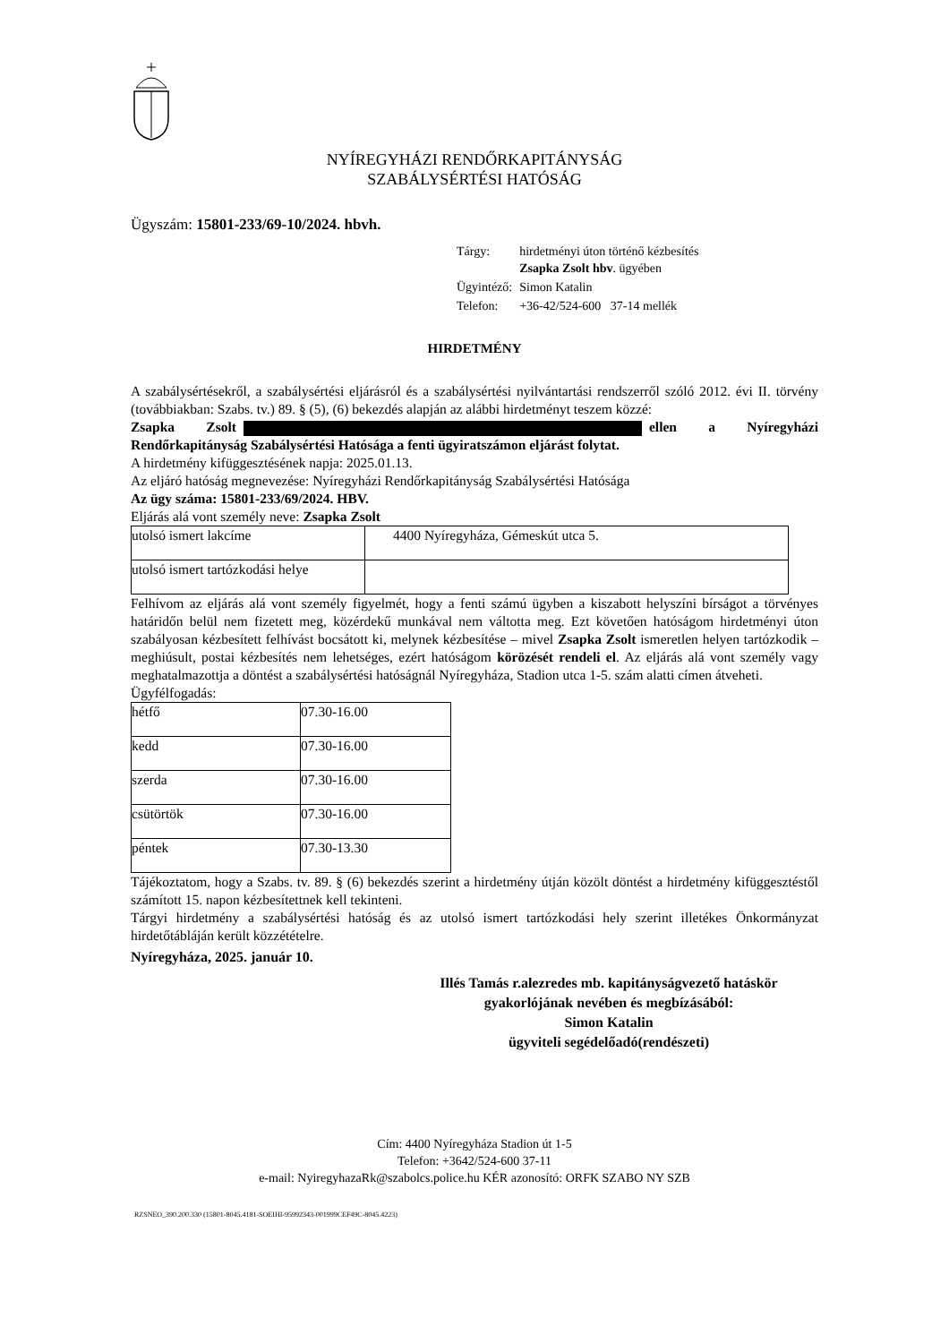NYÍREGYHÁZI RENDŐRKAPITÁNYSÁG
SZABÁLYSÉRTÉSI HATÓSÁG
Ügyszám: 15801-233/69-10/2024. hbvh.
| Tárgy: | hirdetményi úton történő kézbesítés Zsapka Zsolt hbv . ügyében |
| Ügyintéző: | Simon Katalin |
| Telefon: | +36-42/524-600 37-14 mellék |
HIRDETMÉNY
A szabálysértésekről, a szabálysértési eljárásról és a szabálysértési nyilvántartási rendszerről szóló 2012. évi II. törvény (továbbiakban: Szabs. tv.) 89. § (5), (6) bekezdés alapján az alábbi hirdetményt teszem közzé:
Zsapka Zsolt ellen a Nyíregyházi Rendőrkapitányság Szabálysértési Hatósága a fenti ügyiratszámon eljárást folytat.
A hirdetmény kifüggesztésének napja: 2025.01.13.
Az eljáró hatóság megnevezése: Nyíregyházi Rendőrkapitányság Szabálysértési Hatósága
Az ügy száma: 15801-233/69/2024. HBV.
Eljárás alá vont személy neve: Zsapka Zsolt
| utolsó ismert lakcíme | 4400 Nyíregyháza, Gémeskút utca 5. |
| utolsó ismert tartózkodási helye | |
Felhívom az eljárás alá vont személy figyelmét, hogy a fenti számú ügyben a kiszabott helyszíni bírságot a törvényes határidőn belül nem fizetett meg, közérdekű munkával nem váltotta meg. Ezt követően hatóságom hirdetményi úton szabályosan kézbesített felhívást bocsátott ki, melynek kézbesítése – mivel Zsapka Zsolt ismeretlen helyen tartózkodik – meghiúsult, postai kézbesítés nem lehetséges, ezért hatóságom körözését rendeli el. Az eljárás alá vont személy vagy meghatalmazottja a döntést a szabálysértési hatóságnál Nyíregyháza, Stadion utca 1-5. szám alatti címen átveheti.
Ügyfélfogadás:
| hétfő | 07.30-16.00 |
| kedd | 07.30-16.00 |
| szerda | 07.30-16.00 |
| csütörtök | 07.30-16.00 |
| péntek | 07.30-13.30 |
Tájékoztatom, hogy a Szabs. tv. 89. § (6) bekezdés szerint a hirdetmény útján közölt döntést a hirdetmény kifüggesztéstől számított 15. napon kézbesítettnek kell tekinteni.
Tárgyi hirdetmény a szabálysértési hatóság és az utolsó ismert tartózkodási hely szerint illetékes Önkormányzat hirdetőtábláján került közzétételre.
Nyíregyháza, 2025. január 10.
Illés Tamás r.alezredes mb. kapitányságvezető hatáskör
gyakorlójának nevében és megbízásából:
Simon Katalin
ügyviteli segédelőadó(rendészeti)
Cím: 4400 Nyíregyháza Stadion út 1-5
Telefon: +3642/524-600 37-11
e-mail: NyiregyhazaRk@szabolcs.police.hu KÉR azonosító: ORFK SZABO NY SZB
RZSNEO_390.200.330 (15801-8045.4181-SOEIHI-95992343-001999CEF49C-8045.4223)